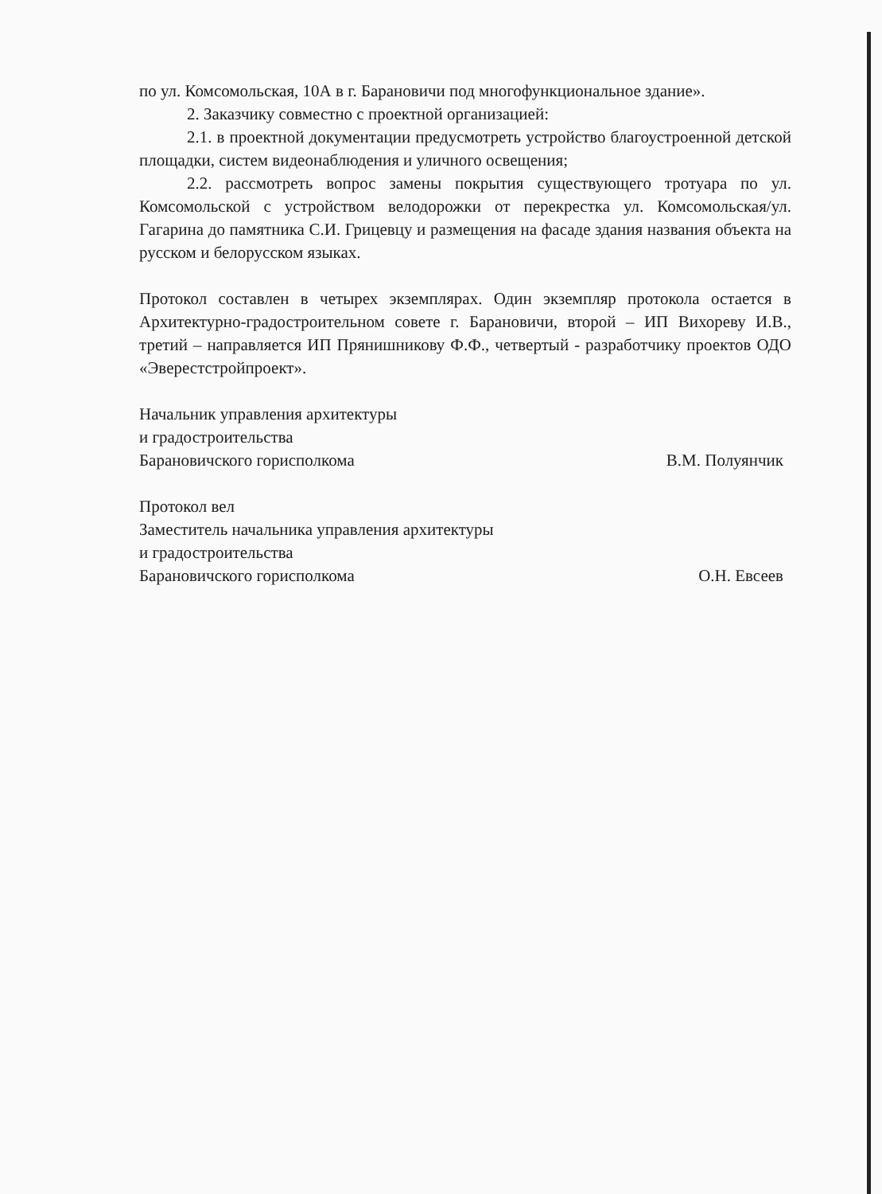по ул. Комсомольская, 10А в г. Барановичи под многофункциональное здание».
2. Заказчику совместно с проектной организацией:
2.1. в проектной документации предусмотреть устройство благоустроенной детской площадки, систем видеонаблюдения и уличного освещения;
2.2. рассмотреть вопрос замены покрытия существующего тротуара по ул. Комсомольской с устройством велодорожки от перекрестка ул. Комсомольская/ул. Гагарина до памятника С.И. Грицевцу и размещения на фасаде здания названия объекта на русском и белорусском языках.
Протокол составлен в четырех экземплярах. Один экземпляр протокола остается в Архитектурно-градостроительном совете г. Барановичи, второй – ИП Вихореву И.В., третий – направляется ИП Прянишникову Ф.Ф., четвертый - разработчику проектов ОДО «Эверестстройпроект».
Начальник управления архитектуры
и градостроительства
Барановичского горисполкома
В.М. Полуянчик
Протокол вел
Заместитель начальника управления архитектуры
и градостроительства
Барановичского горисполкома
О.Н. Евсеев